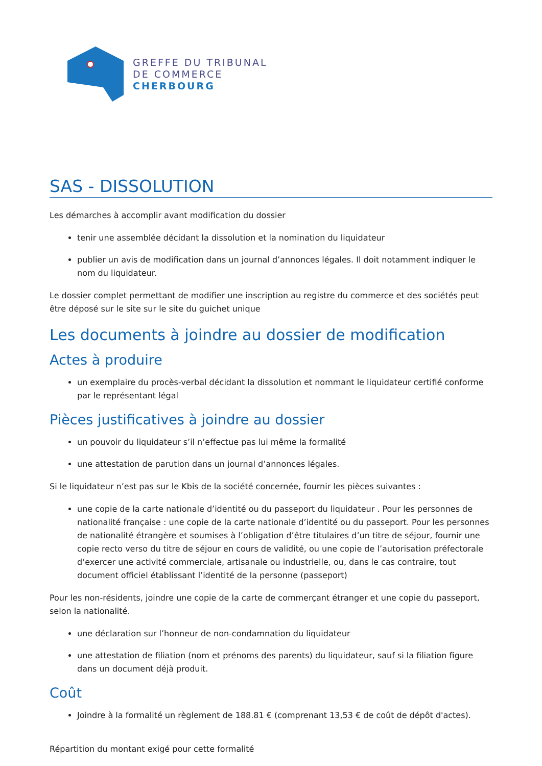GREFFE DU TRIBUNAL
DE COMMERCE
CHERBOURG
SAS - DISSOLUTION
Les démarches à accomplir avant modification du dossier
tenir une assemblée décidant la dissolution et la nomination du liquidateur
publier un avis de modification dans un journal d’annonces légales. Il doit notamment indiquer le nom du liquidateur.
Le dossier complet permettant de modifier une inscription au registre du commerce et des sociétés peut être déposé sur le site sur le site du guichet unique
Les documents à joindre au dossier de modification
Actes à produire
un exemplaire du procès-verbal décidant la dissolution et nommant le liquidateur certifié conforme par le représentant légal
Pièces justificatives à joindre au dossier
un pouvoir du liquidateur s’il n’effectue pas lui même la formalité
une attestation de parution dans un journal d’annonces légales.
Si le liquidateur n’est pas sur le Kbis de la société concernée, fournir les pièces suivantes :
une copie de la carte nationale d’identité ou du passeport du liquidateur . Pour les personnes de nationalité française : une copie de la carte nationale d’identité ou du passeport. Pour les personnes de nationalité étrangère et soumises à l’obligation d’être titulaires d’un titre de séjour, fournir une copie recto verso du titre de séjour en cours de validité, ou une copie de l’autorisation préfectorale d’exercer une activité commerciale, artisanale ou industrielle, ou, dans le cas contraire, tout document officiel établissant l’identité de la personne (passeport)
Pour les non-résidents, joindre une copie de la carte de commerçant étranger et une copie du passeport, selon la nationalité.
une déclaration sur l’honneur de non-condamnation du liquidateur
une attestation de filiation (nom et prénoms des parents) du liquidateur, sauf si la filiation figure dans un document déjà produit.
Coût
Joindre à la formalité un règlement de 188.81 € (comprenant 13,53 € de coût de dépôt d'actes).
Répartition du montant exigé pour cette formalité